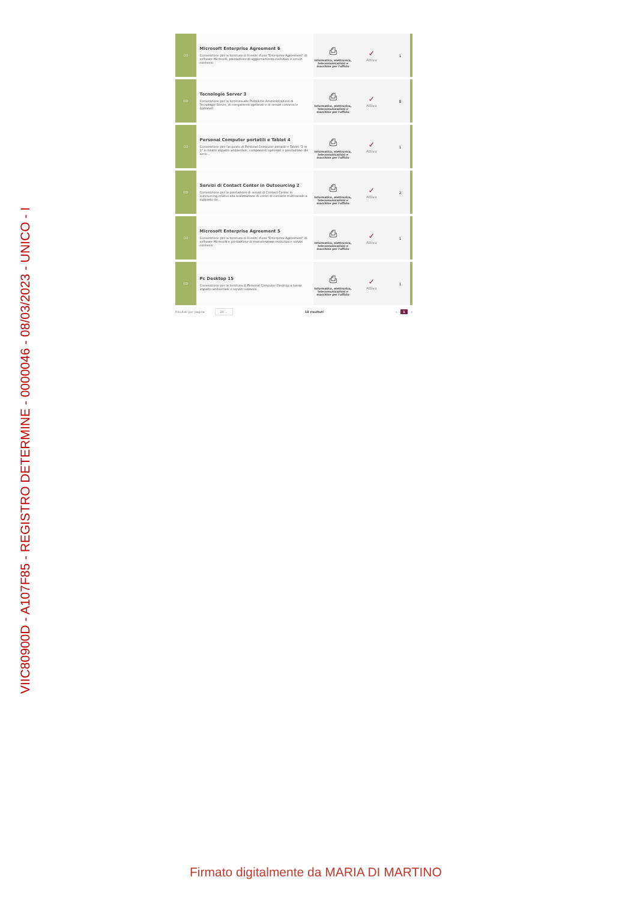VIIC80900D - A107F85 - REGISTRO DETERMINE - 0000046 - 08/03/2023 - UNICO - I
| CO | Microsoft Enterprise Agreement 6 Convenzione per la fornitura di licenze d'uso "Enterprise Agreement" di software Microsoft, prestazione di aggiornamento evolutivo e servizi connessi. | ⎙ Informatica, elettronica, telecomunicazioni e macchine per l'ufficio | ✓ Attiva | 1 |
| CO | Tecnologie Server 3 Convenzione per la fornitura alle Pubbliche Amministrazioni di Tecnologie Server, di componenti opzionali e di servizi connessi e opzionali. | ⎙ Informatica, elettronica, telecomunicazioni e macchine per l'ufficio | ✓ Attiva | 8 |
| CO | Personal Computer portatili e Tablet 4 Convenzione per l'acquisto di Personal Computer portatili e Tablet "2 in 1" a ridotto impatto ambientale, componenti opzionali e prestazione dei servi... | ⎙ Informatica, elettronica, telecomunicazioni e macchine per l'ufficio | ✓ Attiva | 1 |
| CO | Servizi di Contact Center in Outsourcing 2 Convenzione per la prestazione di servizi di Contact Center in outsourcing relativi alla realizzazione di centri di contatto multicanale a supporto de... | ⎙ Informatica, elettronica, telecomunicazioni e macchine per l'ufficio | ✓ Attiva | 2 |
| CO | Microsoft Enterprise Agreement 5 Convenzione per la fornitura di licenze d'uso "Enterprise Agreement" di software Microsoft e prestazione di manutenzione evolutiva e servizi connessi | ⎙ Informatica, elettronica, telecomunicazioni e macchine per l'ufficio | ✓ Attiva | 1 |
| CO | Pc Desktop 15 Convenzione per la fornitura di Personal Computer Desktop a basso impatto ambientale e servizi connessi | ⎙ Informatica, elettronica, telecomunicazioni e macchine per l'ufficio | ✓ Attiva | 1 |
Risultati per pagina 20 ⌄ 18 risultati « ‹ 1 › »
Firmato digitalmente da MARIA DI MARTINO